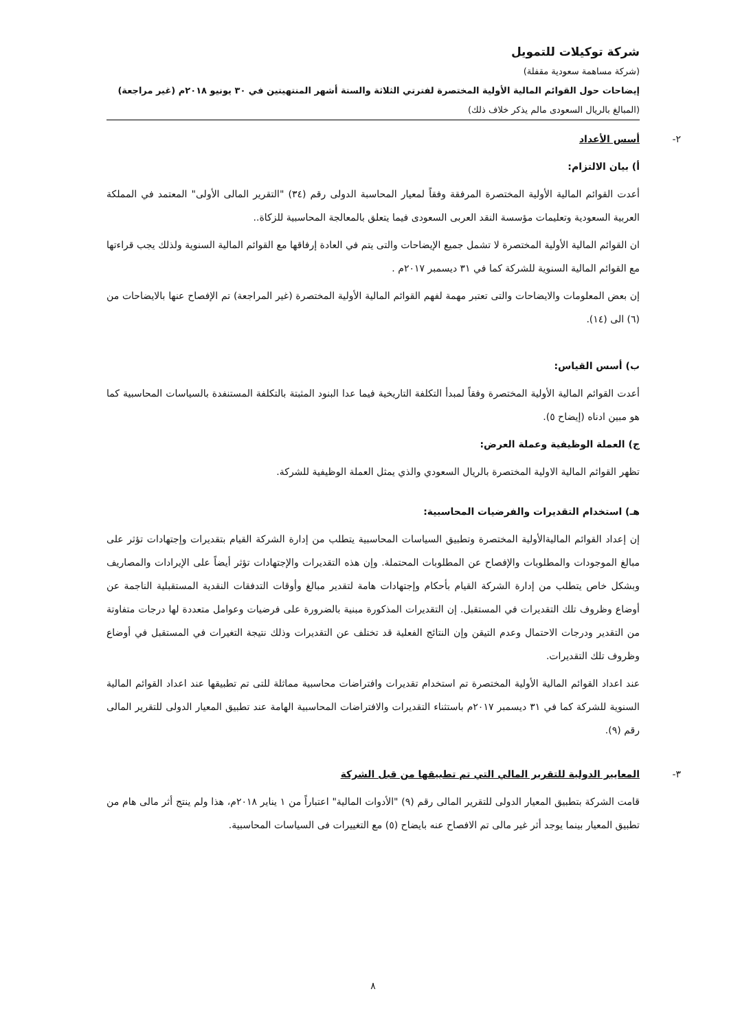شركة توكيلات للتمويل
(شركة مساهمة سعودية مقفلة)
إيضاحات حول القوائم المالية الأولية المختصرة لفترتي الثلاثة والستة أشهر المنتهيتين في ٣٠ يونيو ٢٠١٨م (غير مراجعة)
(المبالغ بالريال السعودى مالم يذكر خلاف ذلك)
٢-
أسس الأعداد
أ) بيان الالتزام:
أعدت القوائم المالية الأولية المختصرة المرفقة وفقاً لمعيار المحاسبة الدولى رقم (٣٤) "التقرير المالى الأولى" المعتمد في المملكة العربية السعودية وتعليمات مؤسسة النقد العربى السعودى فيما يتعلق بالمعالجة المحاسبية للزكاة..
ان القوائم المالية الأولية المختصرة لا تشمل جميع الإيضاحات والتى يتم في العادة إرفاقها مع القوائم المالية السنوية ولذلك يجب قراءتها مع القوائم المالية السنوية للشركة كما في ٣١ ديسمبر ٢٠١٧م .
إن بعض المعلومات والايضاحات والتى تعتبر مهمة لفهم القوائم المالية الأولية المختصرة (غير المراجعة) تم الإفصاح عنها بالايضاحات من (٦) الى (١٤).
ب) أسس القياس:
أعدت القوائم المالية الأولية المختصرة وفقاً لمبدأ التكلفة التاريخية فيما عدا البنود المثبتة بالتكلفة المستنفدة بالسياسات المحاسبية كما هو مبين ادناه (إيضاح ٥).
ج) العملة الوظيفية وعملة العرض:
تظهر القوائم المالية الاولية المختصرة بالريال السعودي والذي يمثل العملة الوظيفية للشركة.
هـ) استخدام التقديرات والفرضيات المحاسبية:
إن إعداد القوائم الماليةالأولية المختصرة وتطبيق السياسات المحاسبية يتطلب من إدارة الشركة القيام بتقديرات وإجتهادات تؤثر على مبالغ الموجودات والمطلوبات والإفصاح عن المطلوبات المحتملة. وإن هذه التقديرات والإجتهادات تؤثر أيضاً على الإيرادات والمصاريف وبشكل خاص يتطلب من إدارة الشركة القيام بأحكام وإجتهادات هامة لتقدير مبالغ وأوقات التدفقات النقدية المستقبلية الناجمة عن أوضاع وظروف تلك التقديرات في المستقبل. إن التقديرات المذكورة مبنية بالضرورة على فرضيات وعوامل متعددة لها درجات متفاوتة من التقدير ودرجات الاحتمال وعدم التيقن وإن النتائج الفعلية قد تختلف عن التقديرات وذلك نتيجة التغيرات في المستقبل في أوضاع وظروف تلك التقديرات.
عند اعداد القوائم المالية الأولية المختصرة تم استخدام تقديرات وافتراضات محاسبية مماثلة للتى تم تطبيقها عند اعداد القوائم المالية السنوية للشركة كما في ٣١ ديسمبر ٢٠١٧م باستثناء التقديرات والافتراضات المحاسبية الهامة عند تطبيق المعيار الدولى للتقرير المالى رقم (٩).
٣-
المعايير الدولية للتقرير المالي التي تم تطبيقها من قبل الشركة
قامت الشركة بتطبيق المعيار الدولى للتقرير المالى رقم (٩) "الأدوات المالية" اعتباراً من ١ يناير ٢٠١٨م، هذا ولم ينتج أثر مالى هام من تطبيق المعيار بينما يوجد أثر غير مالى تم الافصاح عنه بايضاح (٥) مع التغييرات فى السياسات المحاسبية.
٨